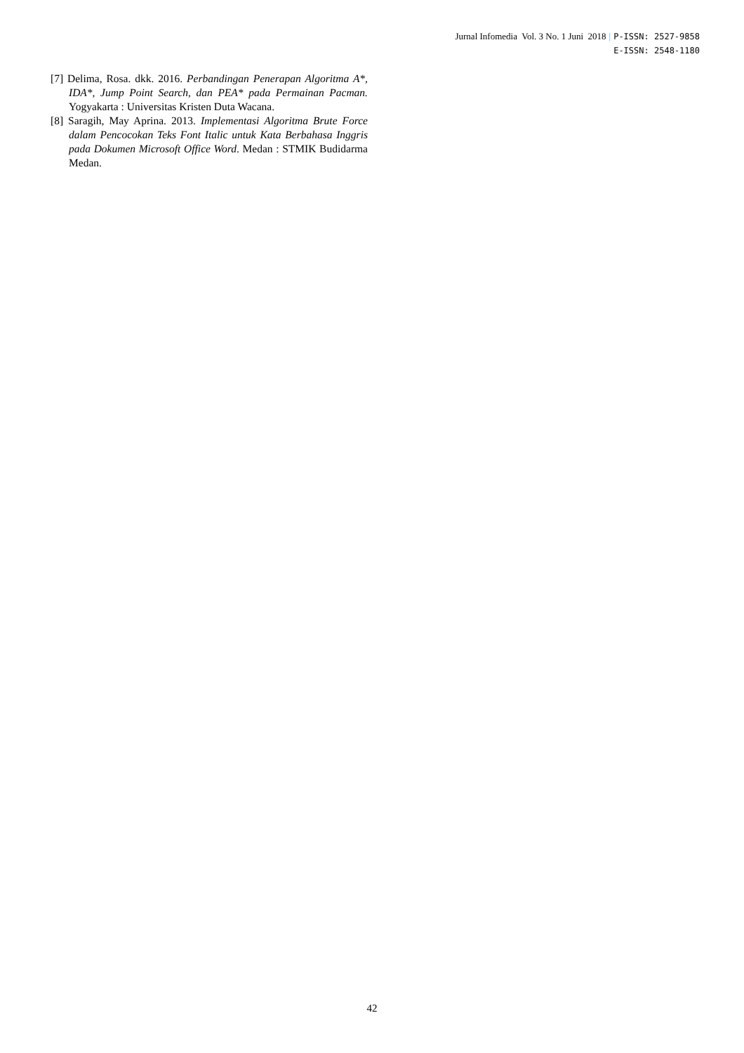Jurnal Infomedia Vol. 3 No. 1 Juni 2018 | P-ISSN: 2527-9858
E-ISSN: 2548-1180
[7] Delima, Rosa. dkk. 2016. Perbandingan Penerapan Algoritma A*, IDA*, Jump Point Search, dan PEA* pada Permainan Pacman. Yogyakarta : Universitas Kristen Duta Wacana.
[8] Saragih, May Aprina. 2013. Implementasi Algoritma Brute Force dalam Pencocokan Teks Font Italic untuk Kata Berbahasa Inggris pada Dokumen Microsoft Office Word. Medan : STMIK Budidarma Medan.
42